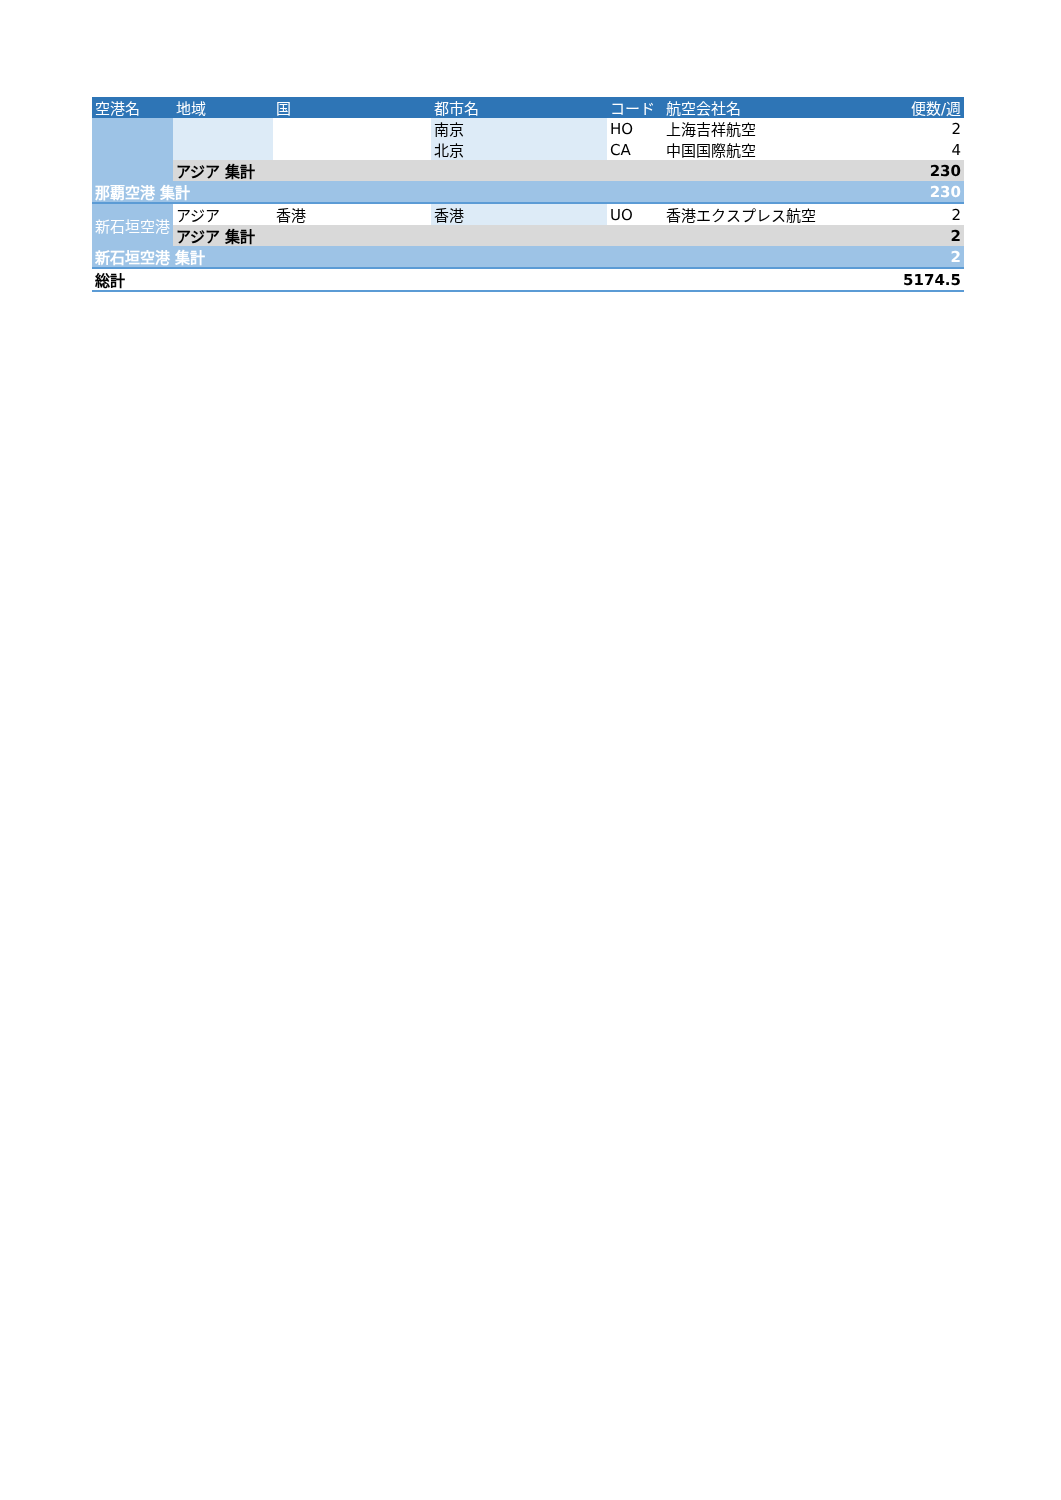| 空港名 | 地域 | 国 | 都市名 | コード | 航空会社名 | 便数/週 |
| --- | --- | --- | --- | --- | --- | --- |
| | | | 南京 | HO | 上海吉祥航空 | 2 |
| | | | 北京 | CA | 中国国際航空 | 4 |
| | アジア 集計 | | | | | 230 |
| 那覇空港 集計 | | | | | | 230 |
| 新石垣空港 | アジア | 香港 | 香港 | UO | 香港エクスプレス航空 | 2 |
| | アジア 集計 | | | | | 2 |
| 新石垣空港 集計 | | | | | | 2 |
| 総計 | | | | | | 5174.5 |